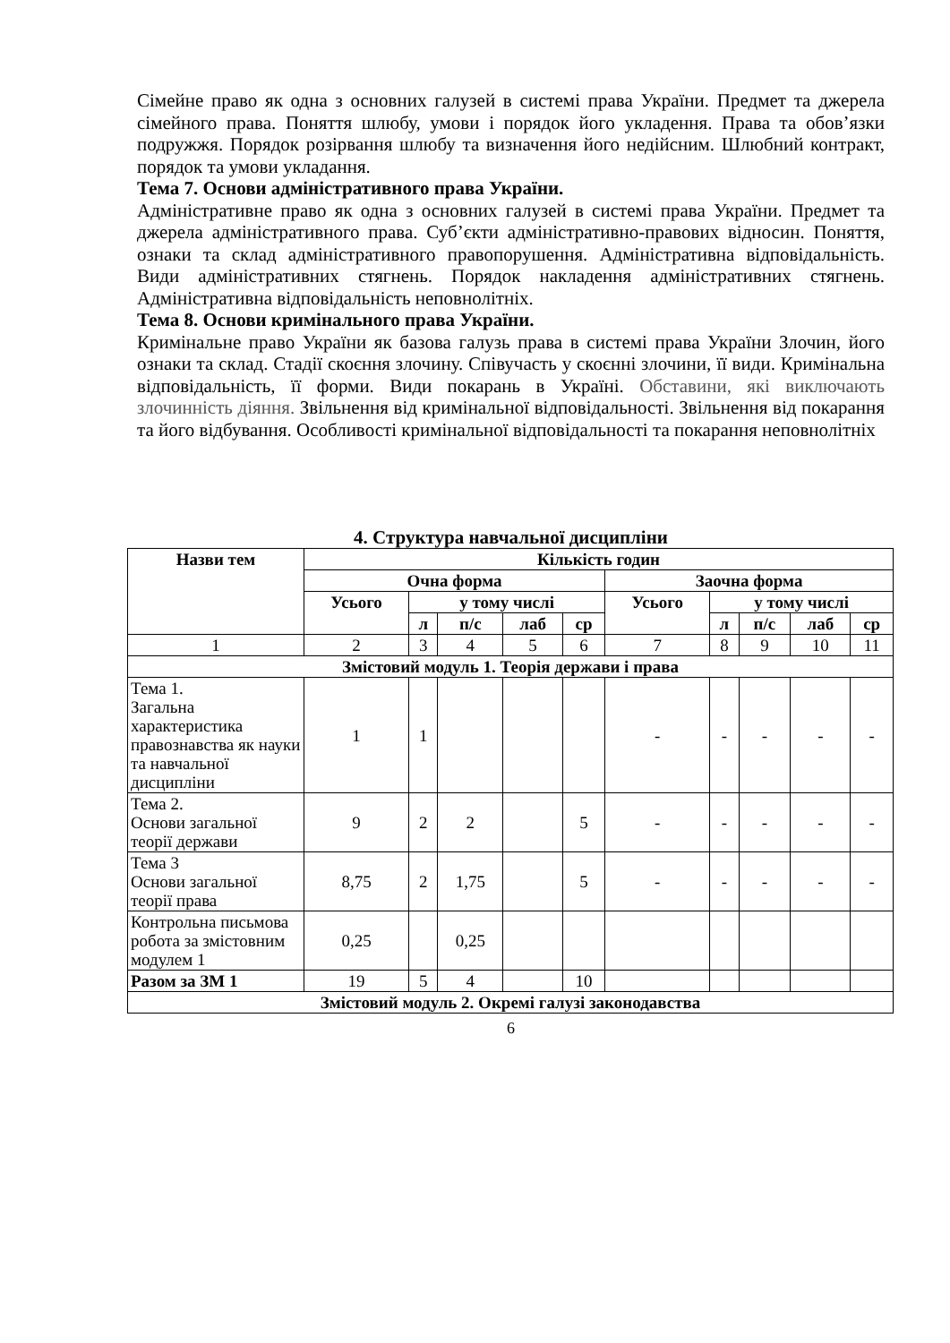Сімейне право як одна з основних галузей в системі права України. Предмет та джерела сімейного права. Поняття шлюбу, умови і порядок його укладення. Права та обов’язки подружжя. Порядок розірвання шлюбу та визначення його недійсним. Шлюбний контракт, порядок та умови укладання.
Тема 7. Основи адміністративного права України.
Адміністративне право як одна з основних галузей в системі права України. Предмет та джерела адміністративного права. Суб’єкти адміністративно-правових відносин. Поняття, ознаки та склад адміністративного правопорушення. Адміністративна відповідальність. Види адміністративних стягнень. Порядок накладення адміністративних стягнень. Адміністративна відповідальність неповнолітніх.
Тема 8. Основи кримінального права України.
Кримінальне право України як базова галузь права в системі права України Злочин, його ознаки та склад. Стадії скоєння злочину. Співучасть у скоєнні злочини, її види. Кримінальна відповідальність, її форми. Види покарань в Україні. Обставини, які виключають злочинність діяння. Звільнення від кримінальної відповідальності. Звільнення від покарання та його відбування. Особливості кримінальної відповідальності та покарання неповнолітніх
4. Структура навчальної дисципліни
| Назви тем | Кількість годин | | | | | | | | | |
| --- | --- | --- | --- | --- | --- | --- | --- | --- | --- | --- |
| | Очна форма | | | | | Заочна форма | | | | |
| | Усього | у тому числі | | | | Усього | у тому числі | | | |
| | | л | п/с | лаб | ср | | л | п/с | лаб | ср |
| 1 | 2 | 3 | 4 | 5 | 6 | 7 | 8 | 9 | 10 | 11 |
| Змістовий модуль 1. Теорія держави і права | | | | | | | | | | |
| Тема 1. Загальна характеристика правознавства як науки та навчальної дисципліни | 1 | 1 | | | | - | - | - | - | - |
| Тема 2. Основи загальної теорії держави | 9 | 2 | 2 | | 5 | - | - | - | - | - |
| Тема 3 Основи загальної теорії права | 8,75 | 2 | 1,75 | | 5 | - | - | - | - | - |
| Контрольна письмова робота за змістовним модулем 1 | 0,25 | | 0,25 | | | | | | | |
| Разом за ЗМ 1 | 19 | 5 | 4 | | 10 | | | | | |
| Змістовий модуль 2. Окремі галузі законодавства | | | | | | | | | | |
6